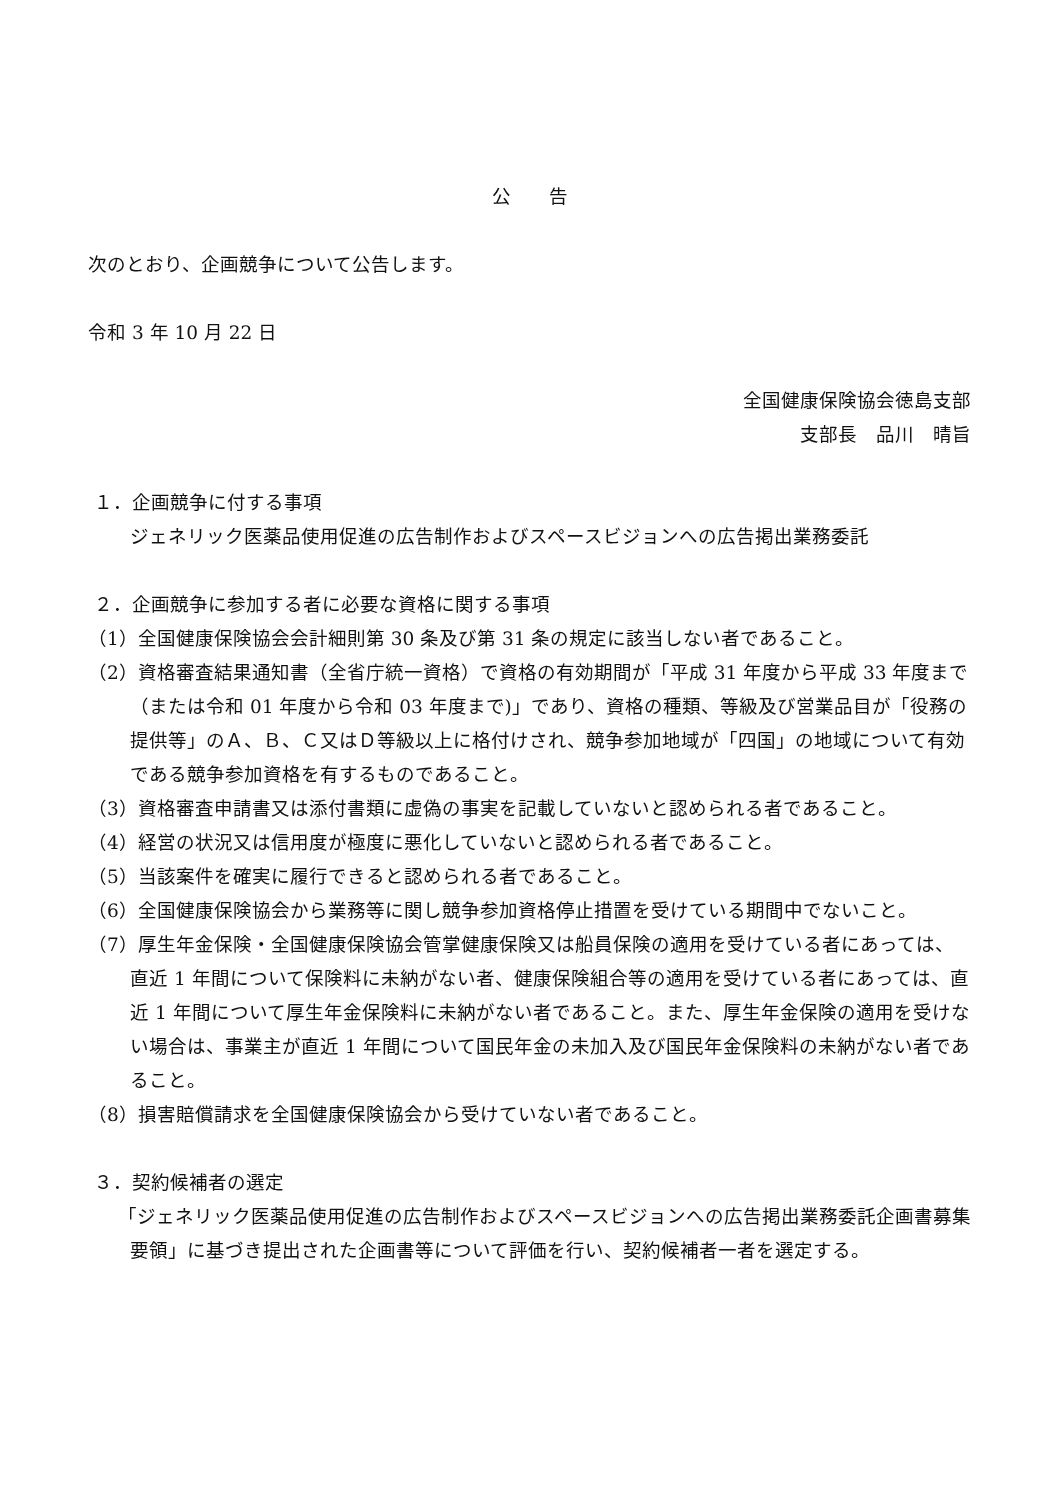公　　告
次のとおり、企画競争について公告します。
令和 3 年 10 月 22 日
全国健康保険協会徳島支部
支部長　品川　晴旨
１．企画競争に付する事項
ジェネリック医薬品使用促進の広告制作およびスペースビジョンへの広告掲出業務委託
２．企画競争に参加する者に必要な資格に関する事項
（1）全国健康保険協会会計細則第 30 条及び第 31 条の規定に該当しない者であること。
（2）資格審査結果通知書（全省庁統一資格）で資格の有効期間が「平成 31 年度から平成 33 年度まで（または令和 01 年度から令和 03 年度まで)」であり、資格の種類、等級及び営業品目が「役務の提供等」のＡ、Ｂ、Ｃ又はＤ等級以上に格付けされ、競争参加地域が「四国」の地域について有効である競争参加資格を有するものであること。
（3）資格審査申請書又は添付書類に虚偽の事実を記載していないと認められる者であること。
（4）経営の状況又は信用度が極度に悪化していないと認められる者であること。
（5）当該案件を確実に履行できると認められる者であること。
（6）全国健康保険協会から業務等に関し競争参加資格停止措置を受けている期間中でないこと。
（7）厚生年金保険・全国健康保険協会管掌健康保険又は船員保険の適用を受けている者にあっては、直近 1 年間について保険料に未納がない者、健康保険組合等の適用を受けている者にあっては、直近 1 年間について厚生年金保険料に未納がない者であること。また、厚生年金保険の適用を受けない場合は、事業主が直近 1 年間について国民年金の未加入及び国民年金保険料の未納がない者であること。
（8）損害賠償請求を全国健康保険協会から受けていない者であること。
３．契約候補者の選定
「ジェネリック医薬品使用促進の広告制作およびスペースビジョンへの広告掲出業務委託企画書募集要領」に基づき提出された企画書等について評価を行い、契約候補者一者を選定する。